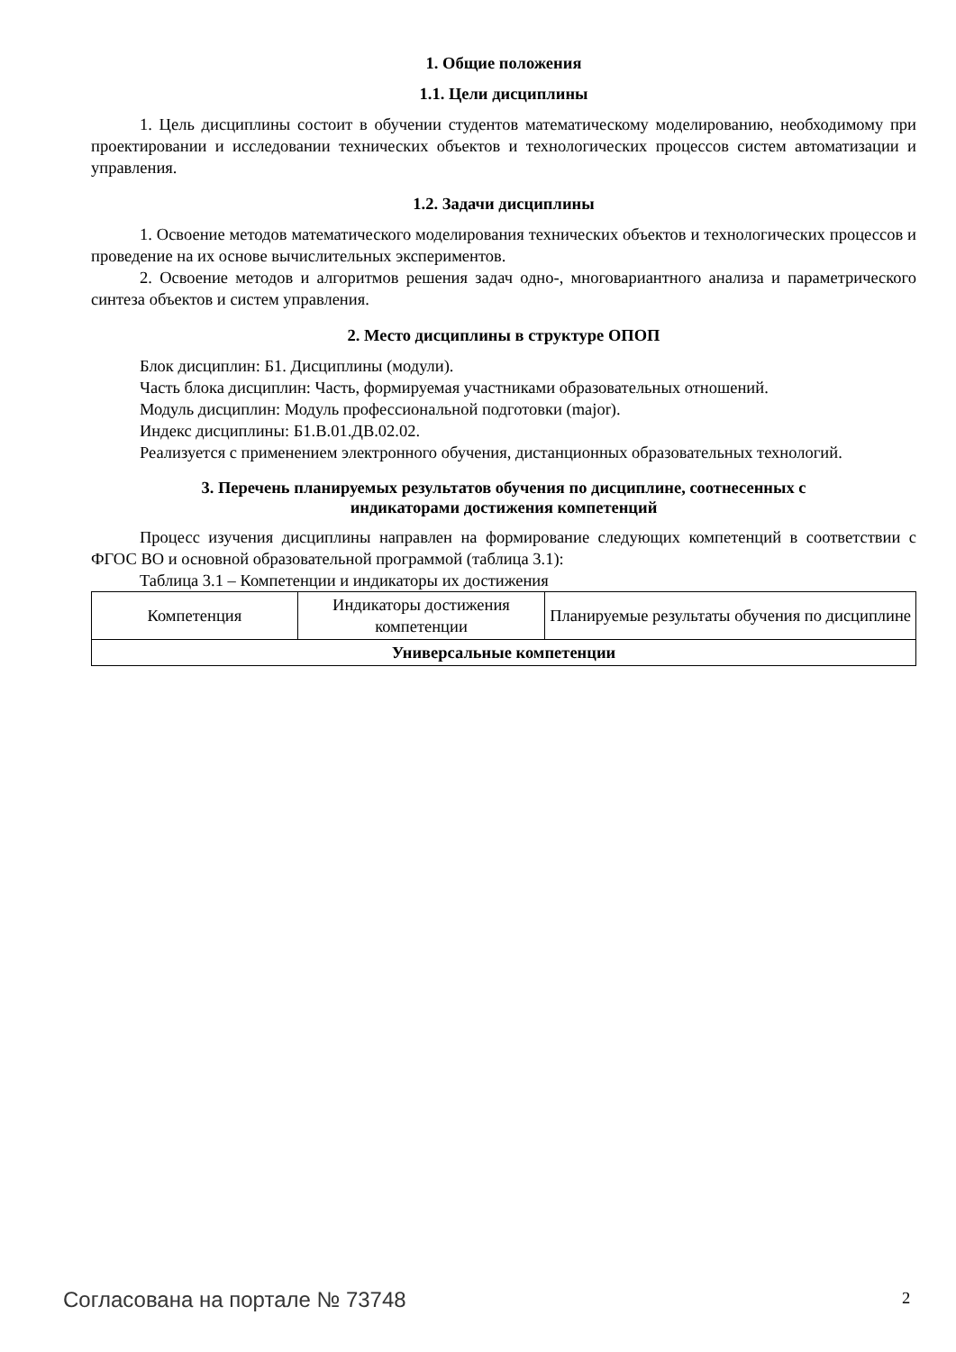1. Общие положения
1.1. Цели дисциплины
1. Цель дисциплины состоит в обучении студентов математическому моделированию, необходимому при проектировании и исследовании технических объектов и технологических процессов систем автоматизации и управления.
1.2. Задачи дисциплины
1. Освоение методов математического моделирования технических объектов и технологических процессов и проведение на их основе вычислительных экспериментов.
2. Освоение методов и алгоритмов решения задач одно-, многовариантного анализа и параметрического синтеза объектов и систем управления.
2. Место дисциплины в структуре ОПОП
Блок дисциплин: Б1. Дисциплины (модули).
Часть блока дисциплин: Часть, формируемая участниками образовательных отношений.
Модуль дисциплин: Модуль профессиональной подготовки (major).
Индекс дисциплины: Б1.В.01.ДВ.02.02.
Реализуется с применением электронного обучения, дистанционных образовательных технологий.
3. Перечень планируемых результатов обучения по дисциплине, соотнесенных с
индикаторами достижения компетенций
Процесс изучения дисциплины направлен на формирование следующих компетенций в соответствии с ФГОС ВО и основной образовательной программой (таблица 3.1):
Таблица 3.1 – Компетенции и индикаторы их достижения
| Компетенция | Индикаторы достижения компетенции | Планируемые результаты обучения по дисциплине |
| --- | --- | --- |
| Универсальные компетенции | | |
Согласована на портале № 73748 2